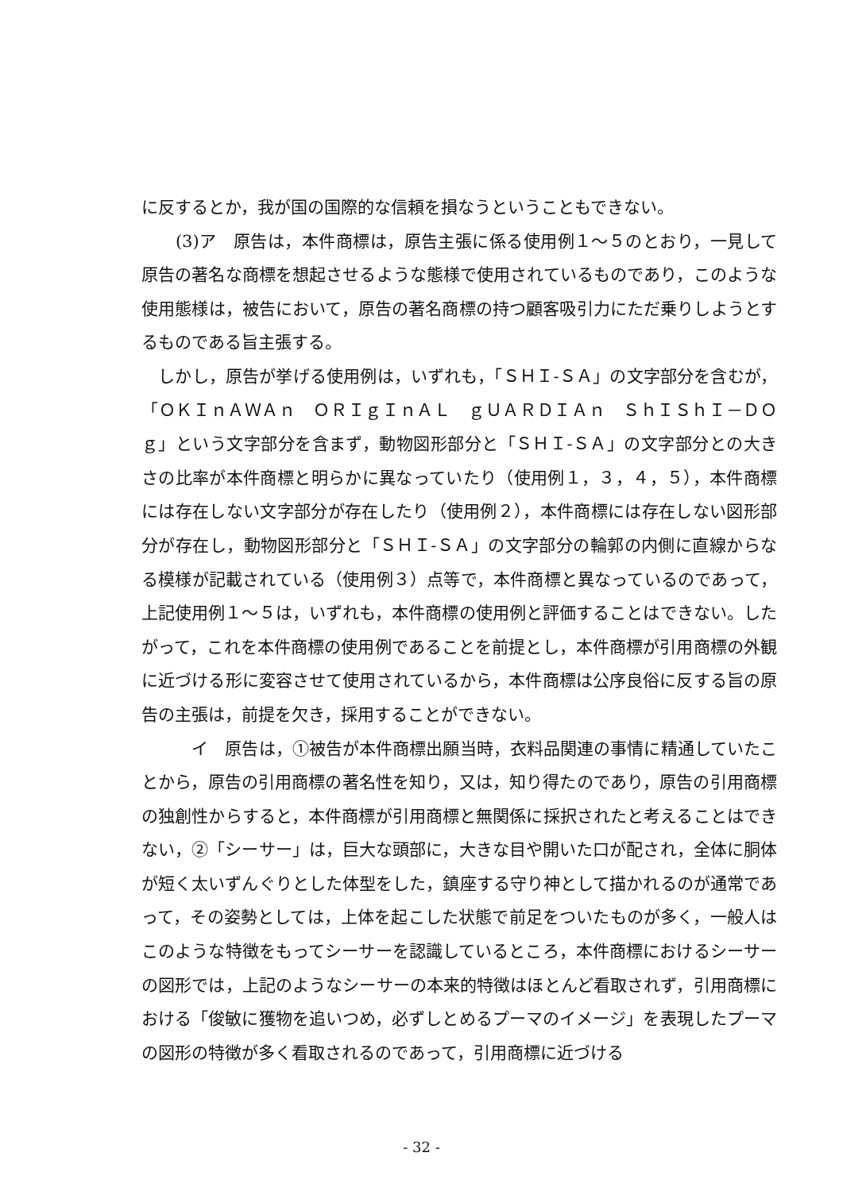に反するとか，我が国の国際的な信頼を損なうということもできない。
　　(3)ア　原告は，本件商標は，原告主張に係る使用例１～５のとおり，一見して原告の著名な商標を想起させるような態様で使用されているものであり，このような使用態様は，被告において，原告の著名商標の持つ顧客吸引力にただ乗りしようとするものである旨主張する。
　しかし，原告が挙げる使用例は，いずれも，「ＳＨＩ‐ＳＡ」の文字部分を含むが，「ＯＫＩｎＡＷＡｎ　ＯＲＩｇＩｎＡＬ　ｇＵＡＲＤＩＡｎ　ＳｈＩＳｈＩ－ＤＯｇ」という文字部分を含まず，動物図形部分と「ＳＨＩ‐ＳＡ」の文字部分との大きさの比率が本件商標と明らかに異なっていたり（使用例１，３，４，５），本件商標には存在しない文字部分が存在したり（使用例２），本件商標には存在しない図形部分が存在し，動物図形部分と「ＳＨＩ‐ＳＡ」の文字部分の輪郭の内側に直線からなる模様が記載されている（使用例３）点等で，本件商標と異なっているのであって，上記使用例１～５は，いずれも，本件商標の使用例と評価することはできない。したがって，これを本件商標の使用例であることを前提とし，本件商標が引用商標の外観に近づける形に変容させて使用されているから，本件商標は公序良俗に反する旨の原告の主張は，前提を欠き，採用することができない。
　　　イ　原告は，①被告が本件商標出願当時，衣料品関連の事情に精通していたことから，原告の引用商標の著名性を知り，又は，知り得たのであり，原告の引用商標の独創性からすると，本件商標が引用商標と無関係に採択されたと考えることはできない，②「シーサー」は，巨大な頭部に，大きな目や開いた口が配され，全体に胴体が短く太いずんぐりとした体型をした，鎮座する守り神として描かれるのが通常であって，その姿勢としては，上体を起こした状態で前足をついたものが多く，一般人はこのような特徴をもってシーサーを認識しているところ，本件商標におけるシーサーの図形では，上記のようなシーサーの本来的特徴はほとんど看取されず，引用商標における「俊敏に獲物を追いつめ，必ずしとめるプーマのイメージ」を表現したプーマの図形の特徴が多く看取されるのであって，引用商標に近づける
- 32 -